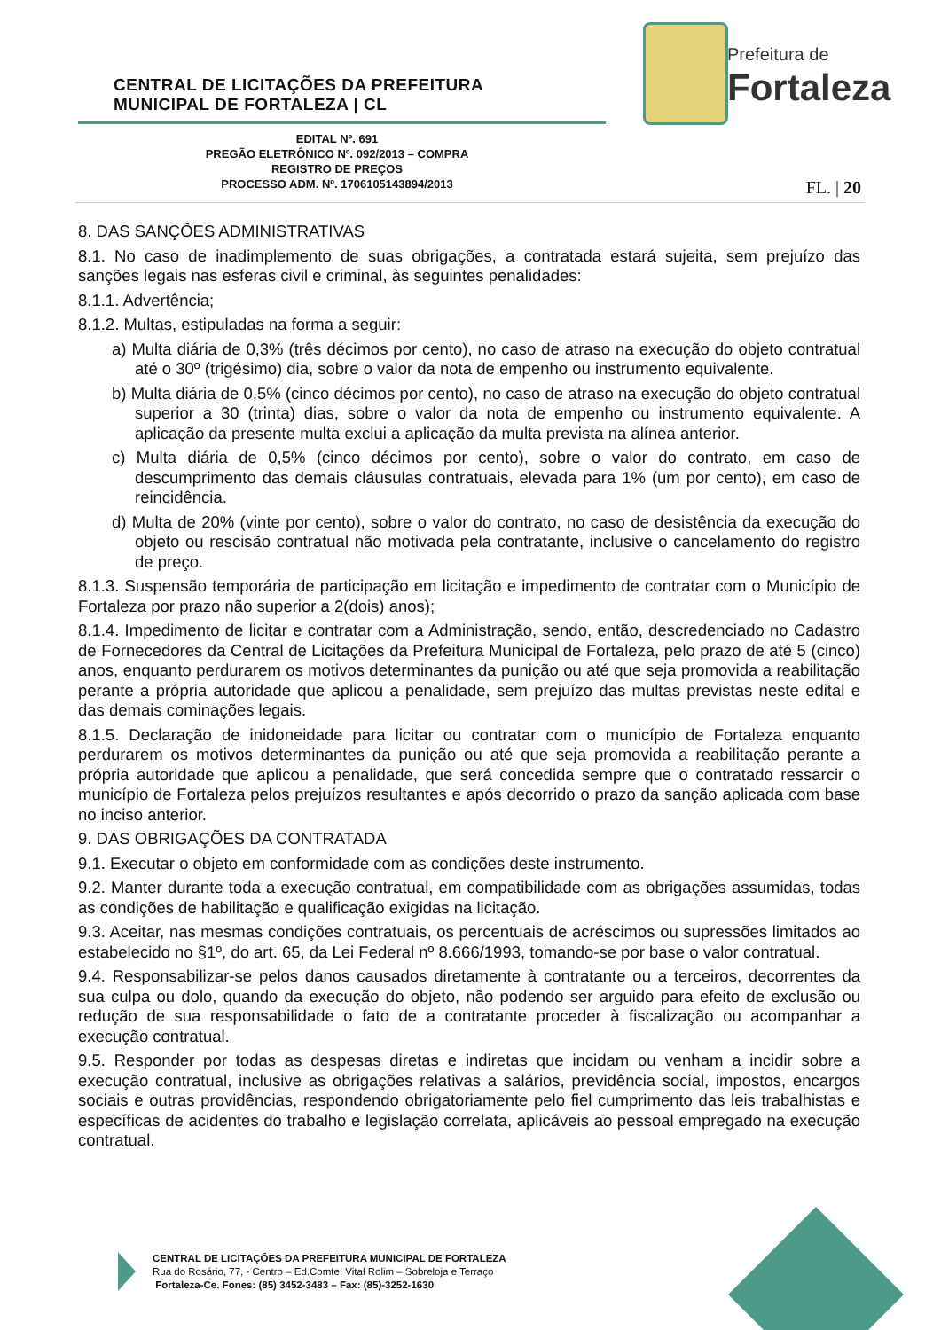CENTRAL DE LICITAÇÕES DA PREFEITURA
MUNICIPAL DE FORTALEZA | CL
Prefeitura de
Fortaleza
EDITAL Nº. 691
PREGÃO ELETRÔNICO Nº. 092/2013 – COMPRA
REGISTRO DE PREÇOS
PROCESSO ADM. Nº. 1706105143894/2013
FL. | 20
8. DAS SANÇÕES ADMINISTRATIVAS
8.1. No caso de inadimplemento de suas obrigações, a contratada estará sujeita, sem prejuízo das sanções legais nas esferas civil e criminal, às seguintes penalidades:
8.1.1. Advertência;
8.1.2. Multas, estipuladas na forma a seguir:
a) Multa diária de 0,3% (três décimos por cento), no caso de atraso na execução do objeto contratual até o 30º (trigésimo) dia, sobre o valor da nota de empenho ou instrumento equivalente.
b) Multa diária de 0,5% (cinco décimos por cento), no caso de atraso na execução do objeto contratual superior a 30 (trinta) dias, sobre o valor da nota de empenho ou instrumento equivalente. A aplicação da presente multa exclui a aplicação da multa prevista na alínea anterior.
c) Multa diária de 0,5% (cinco décimos por cento), sobre o valor do contrato, em caso de descumprimento das demais cláusulas contratuais, elevada para 1% (um por cento), em caso de reincidência.
d) Multa de 20% (vinte por cento), sobre o valor do contrato, no caso de desistência da execução do objeto ou rescisão contratual não motivada pela contratante, inclusive o cancelamento do registro de preço.
8.1.3. Suspensão temporária de participação em licitação e impedimento de contratar com o Município de Fortaleza por prazo não superior a 2(dois) anos);
8.1.4. Impedimento de licitar e contratar com a Administração, sendo, então, descredenciado no Cadastro de Fornecedores da Central de Licitações da Prefeitura Municipal de Fortaleza, pelo prazo de até 5 (cinco) anos, enquanto perdurarem os motivos determinantes da punição ou até que seja promovida a reabilitação perante a própria autoridade que aplicou a penalidade, sem prejuízo das multas previstas neste edital e das demais cominações legais.
8.1.5. Declaração de inidoneidade para licitar ou contratar com o município de Fortaleza enquanto perdurarem os motivos determinantes da punição ou até que seja promovida a reabilitação perante a própria autoridade que aplicou a penalidade, que será concedida sempre que o contratado ressarcir o município de Fortaleza pelos prejuízos resultantes e após decorrido o prazo da sanção aplicada com base no inciso anterior.
9. DAS OBRIGAÇÕES DA CONTRATADA
9.1. Executar o objeto em conformidade com as condições deste instrumento.
9.2. Manter durante toda a execução contratual, em compatibilidade com as obrigações assumidas, todas as condições de habilitação e qualificação exigidas na licitação.
9.3. Aceitar, nas mesmas condições contratuais, os percentuais de acréscimos ou supressões limitados ao estabelecido no §1º, do art. 65, da Lei Federal nº 8.666/1993, tomando-se por base o valor contratual.
9.4. Responsabilizar-se pelos danos causados diretamente à contratante ou a terceiros, decorrentes da sua culpa ou dolo, quando da execução do objeto, não podendo ser arguido para efeito de exclusão ou redução de sua responsabilidade o fato de a contratante proceder à fiscalização ou acompanhar a execução contratual.
9.5. Responder por todas as despesas diretas e indiretas que incidam ou venham a incidir sobre a execução contratual, inclusive as obrigações relativas a salários, previdência social, impostos, encargos sociais e outras providências, respondendo obrigatoriamente pelo fiel cumprimento das leis trabalhistas e específicas de acidentes do trabalho e legislação correlata, aplicáveis ao pessoal empregado na execução contratual.
CENTRAL DE LICITAÇÕES DA PREFEITURA MUNICIPAL DE FORTALEZA
Rua do Rosário, 77, - Centro – Ed.Comte. Vital Rolim – Sobreloja e Terraço
Fortaleza-Ce. Fones: (85) 3452-3483 – Fax: (85)-3252-1630